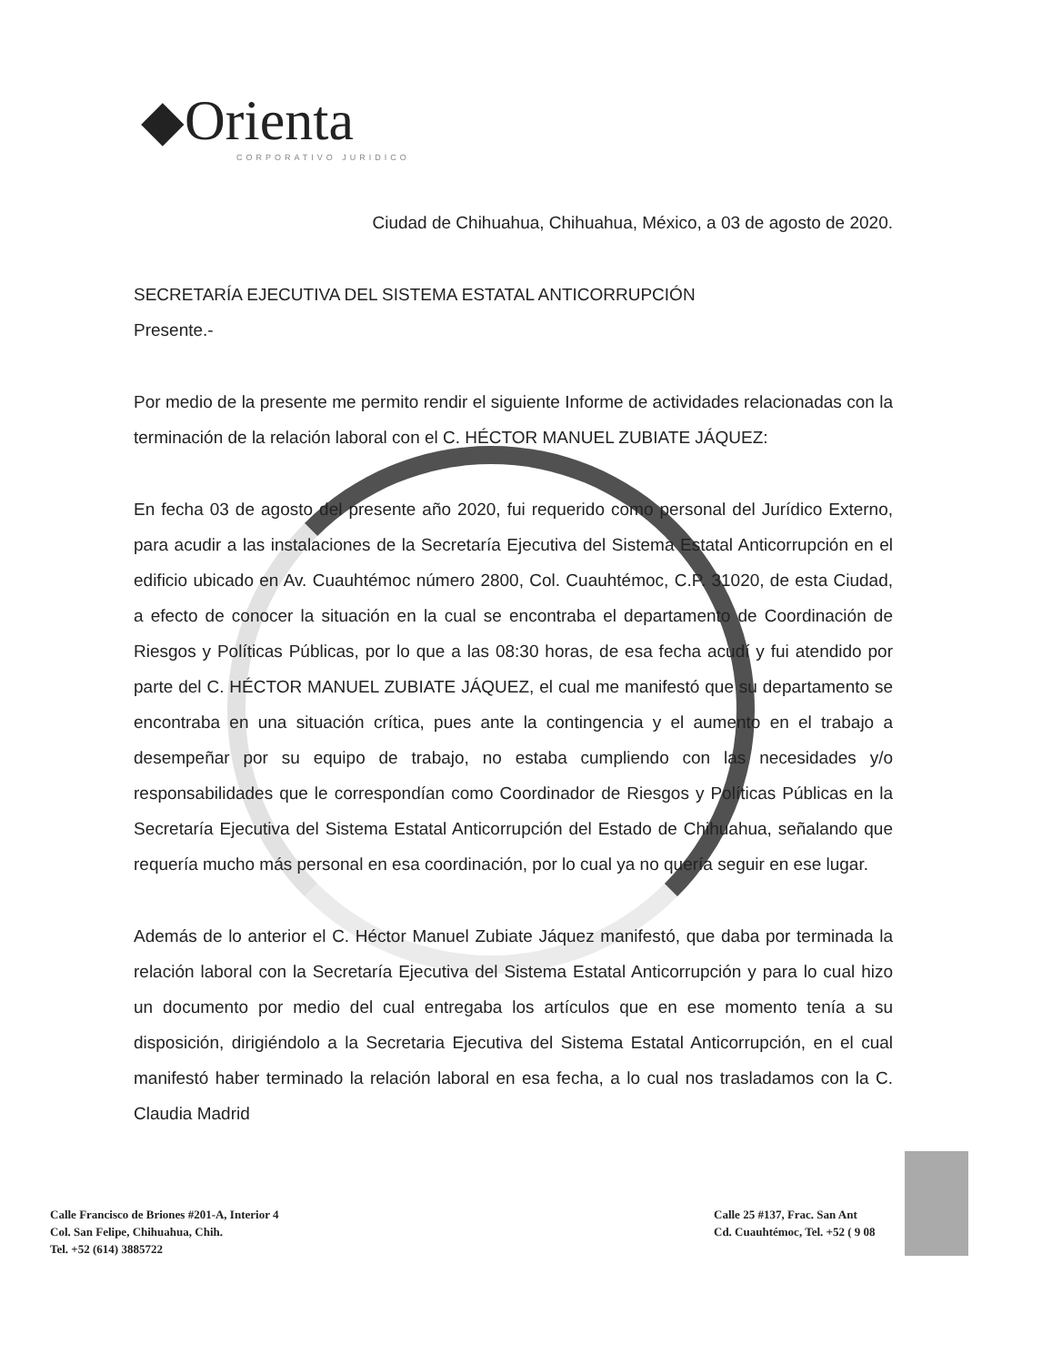◆Orienta
CORPORATIVO JURIDICO
Ciudad de Chihuahua, Chihuahua, México, a 03 de agosto de 2020.
SECRETARÍA EJECUTIVA DEL SISTEMA ESTATAL ANTICORRUPCIÓN
Presente.-
Por medio de la presente me permito rendir el siguiente Informe de actividades relacionadas con la terminación de la relación laboral con el C. HÉCTOR MANUEL ZUBIATE JÁQUEZ:
En fecha 03 de agosto del presente año 2020, fui requerido como personal del Jurídico Externo, para acudir a las instalaciones de la Secretaría Ejecutiva del Sistema Estatal Anticorrupción en el edificio ubicado en Av. Cuauhtémoc número 2800, Col. Cuauhtémoc, C.P. 31020, de esta Ciudad, a efecto de conocer la situación en la cual se encontraba el departamento de Coordinación de Riesgos y Políticas Públicas, por lo que a las 08:30 horas, de esa fecha acudí y fui atendido por parte del C. HÉCTOR MANUEL ZUBIATE JÁQUEZ, el cual me manifestó que su departamento se encontraba en una situación crítica, pues ante la contingencia y el aumento en el trabajo a desempeñar por su equipo de trabajo, no estaba cumpliendo con las necesidades y/o responsabilidades que le correspondían como Coordinador de Riesgos y Políticas Públicas en la Secretaría Ejecutiva del Sistema Estatal Anticorrupción del Estado de Chihuahua, señalando que requería mucho más personal en esa coordinación, por lo cual ya no quería seguir en ese lugar.
Además de lo anterior el C. Héctor Manuel Zubiate Jáquez manifestó, que daba por terminada la relación laboral con la Secretaría Ejecutiva del Sistema Estatal Anticorrupción y para lo cual hizo un documento por medio del cual entregaba los artículos que en ese momento tenía a su disposición, dirigiéndolo a la Secretaria Ejecutiva del Sistema Estatal Anticorrupción, en el cual manifestó haber terminado la relación laboral en esa fecha, a lo cual nos trasladamos con la C. Claudia Madrid
Calle Francisco de Briones #201-A, Interior 4
Col. San Felipe, Chihuahua, Chih.
Tel. +52 (614) 3885722
Calle 25 #137, Frac. San Ant
Cd. Cuauhtémoc, Tel. +52 ( 9 08